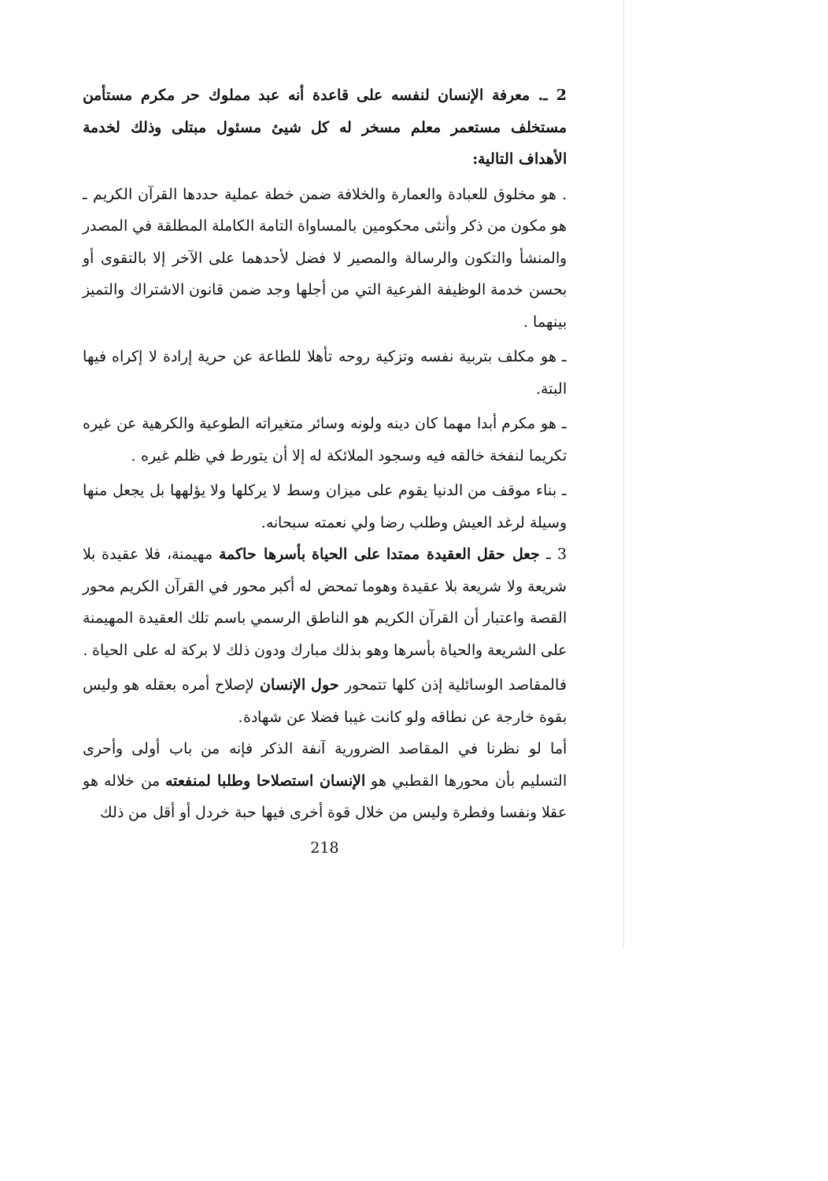2 ـ. معرفة الإنسان لنفسه على قاعدة أنه عبد مملوك حر مكرم مستأمن مستخلف مستعمر معلم مسخر له كل شيئ مسئول مبتلى وذلك لخدمة الأهداف التالية:
. هو مخلوق للعبادة والعمارة والخلافة ضمن خطة عملية حددها القرآن الكريم ـ هو مكون من ذكر وأنثى محكومين بالمساواة التامة الكاملة المطلقة في المصدر والمنشأ والتكون والرسالة والمصير لا فضل لأحدهما على الآخر إلا بالتقوى أو بحسن خدمة الوظيفة الفرعية التي من أجلها وجد ضمن قانون الاشتراك والتميز بينهما .
ـ هو مكلف بتربية نفسه وتزكية روحه تأهلا للطاعة عن حرية إرادة لا إكراه فيها البتة.
ـ هو مكرم أبدا مهما كان دينه ولونه وسائر متغيراته الطوعية والكرهية عن غيره تكريما لنفخة خالقه فيه وسجود الملائكة له إلا أن يتورط في ظلم غيره .
ـ بناء موقف من الدنيا يقوم على ميزان وسط لا يركلها ولا يؤلهها بل يجعل منها وسيلة لرغد العيش وطلب رضا ولي نعمته سبحانه.
3 ـ جعل حقل العقيدة ممتدا على الحياة بأسرها حاكمة مهيمنة، فلا عقيدة بلا شريعة ولا شريعة بلا عقيدة وهوما تمحض له أكبر محور في القرآن الكريم محور القصة واعتبار أن القرآن الكريم هو الناطق الرسمي باسم تلك العقيدة المهيمنة على الشريعة والحياة بأسرها وهو بذلك مبارك ودون ذلك لا بركة له على الحياة .
فالمقاصد الوسائلية إذن كلها تتمحور حول الإنسان لإصلاح أمره بعقله هو وليس بقوة خارجة عن نطاقه ولو كانت غيبا فضلا عن شهادة.
أما لو نظرنا في المقاصد الضرورية آنفة الذكر فإنه من باب أولى وأحرى التسليم بأن محورها القطبي هو الإنسان استصلاحا وطلبا لمنفعته من خلاله هو عقلا ونفسا وفطرة وليس من خلال قوة أخرى فيها حبة خردل أو أقل من ذلك
218